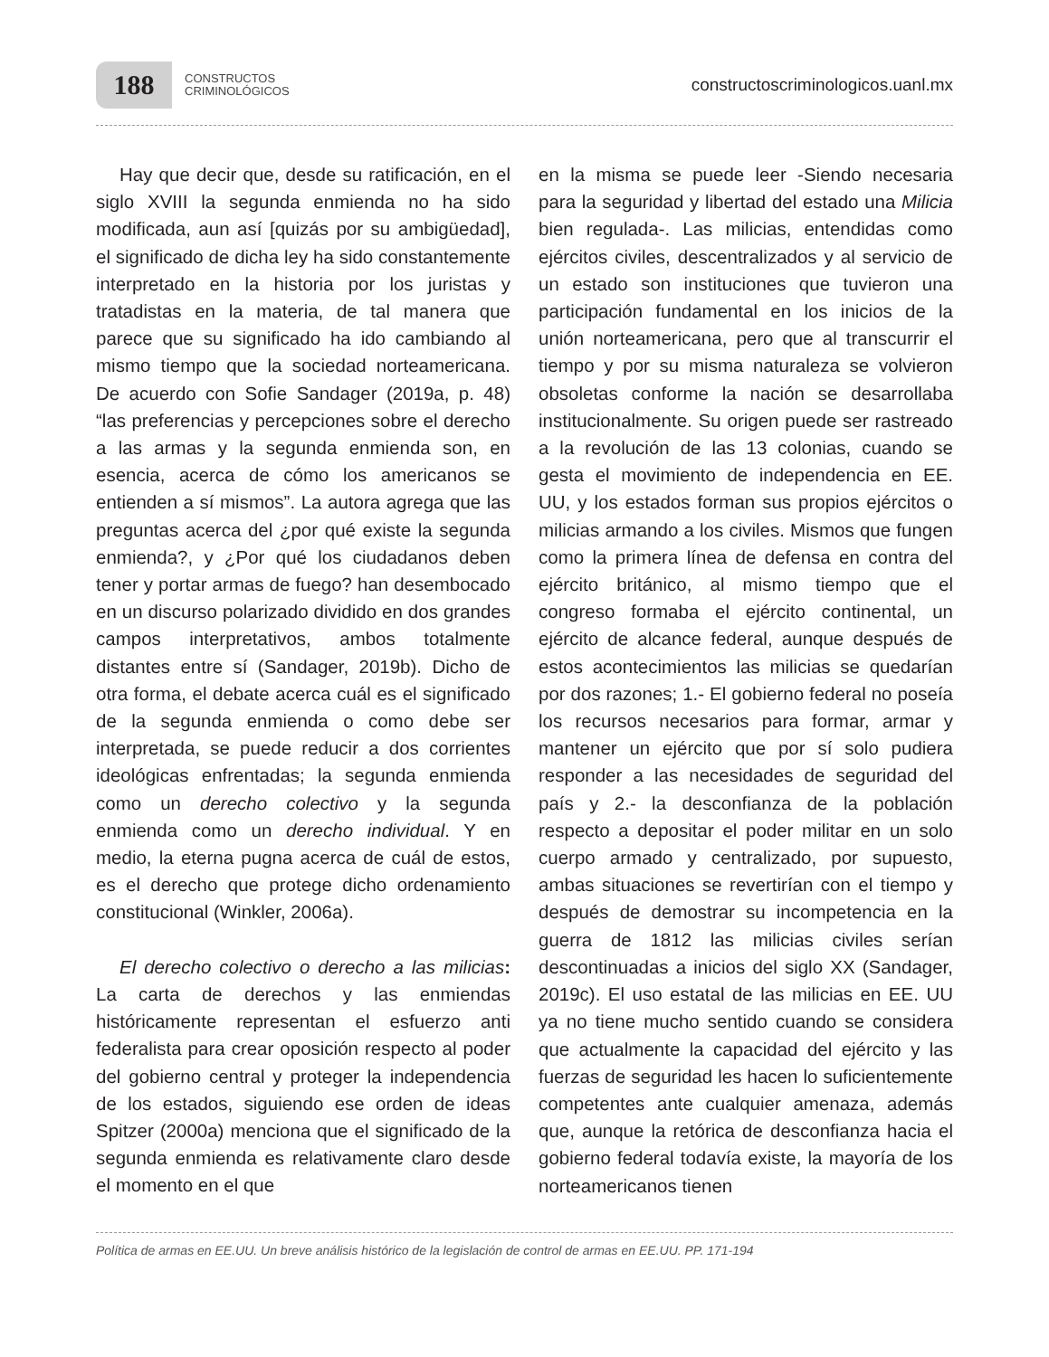188
CONSTRUCTOS
CRIMINOLÓGICOS
constructoscriminologicos.uanl.mx
Hay que decir que, desde su ratificación, en el siglo XVIII la segunda enmienda no ha sido modificada, aun así [quizás por su ambigüedad], el significado de dicha ley ha sido constantemente interpretado en la historia por los juristas y tratadistas en la materia, de tal manera que parece que su significado ha ido cambiando al mismo tiempo que la sociedad norteamericana. De acuerdo con Sofie Sandager (2019a, p. 48) “las preferencias y percepciones sobre el derecho a las armas y la segunda enmienda son, en esencia, acerca de cómo los americanos se entienden a sí mismos”. La autora agrega que las preguntas acerca del ¿por qué existe la segunda enmienda?, y ¿Por qué los ciudadanos deben tener y portar armas de fuego? han desembocado en un discurso polarizado dividido en dos grandes campos interpretativos, ambos totalmente distantes entre sí (Sandager, 2019b). Dicho de otra forma, el debate acerca cuál es el significado de la segunda enmienda o como debe ser interpretada, se puede reducir a dos corrientes ideológicas enfrentadas; la segunda enmienda como un derecho colectivo y la segunda enmienda como un derecho individual. Y en medio, la eterna pugna acerca de cuál de estos, es el derecho que protege dicho ordenamiento constitucional (Winkler, 2006a).
El derecho colectivo o derecho a las milicias: La carta de derechos y las enmiendas históricamente representan el esfuerzo anti federalista para crear oposición respecto al poder del gobierno central y proteger la independencia de los estados, siguiendo ese orden de ideas Spitzer (2000a) menciona que el significado de la segunda enmienda es relativamente claro desde el momento en el que
en la misma se puede leer -Siendo necesaria para la seguridad y libertad del estado una Milicia bien regulada-. Las milicias, entendidas como ejércitos civiles, descentralizados y al servicio de un estado son instituciones que tuvieron una participación fundamental en los inicios de la unión norteamericana, pero que al transcurrir el tiempo y por su misma naturaleza se volvieron obsoletas conforme la nación se desarrollaba institucionalmente. Su origen puede ser rastreado a la revolución de las 13 colonias, cuando se gesta el movimiento de independencia en EE. UU, y los estados forman sus propios ejércitos o milicias armando a los civiles. Mismos que fungen como la primera línea de defensa en contra del ejército británico, al mismo tiempo que el congreso formaba el ejército continental, un ejército de alcance federal, aunque después de estos acontecimientos las milicias se quedarían por dos razones; 1.- El gobierno federal no poseía los recursos necesarios para formar, armar y mantener un ejército que por sí solo pudiera responder a las necesidades de seguridad del país y 2.- la desconfianza de la población respecto a depositar el poder militar en un solo cuerpo armado y centralizado, por supuesto, ambas situaciones se revertirían con el tiempo y después de demostrar su incompetencia en la guerra de 1812 las milicias civiles serían descontinuadas a inicios del siglo XX (Sandager, 2019c). El uso estatal de las milicias en EE. UU ya no tiene mucho sentido cuando se considera que actualmente la capacidad del ejército y las fuerzas de seguridad les hacen lo suficientemente competentes ante cualquier amenaza, además que, aunque la retórica de desconfianza hacia el gobierno federal todavía existe, la mayoría de los norteamericanos tienen
Política de armas en EE.UU. Un breve análisis histórico de la legislación de control de armas en EE.UU. PP. 171-194